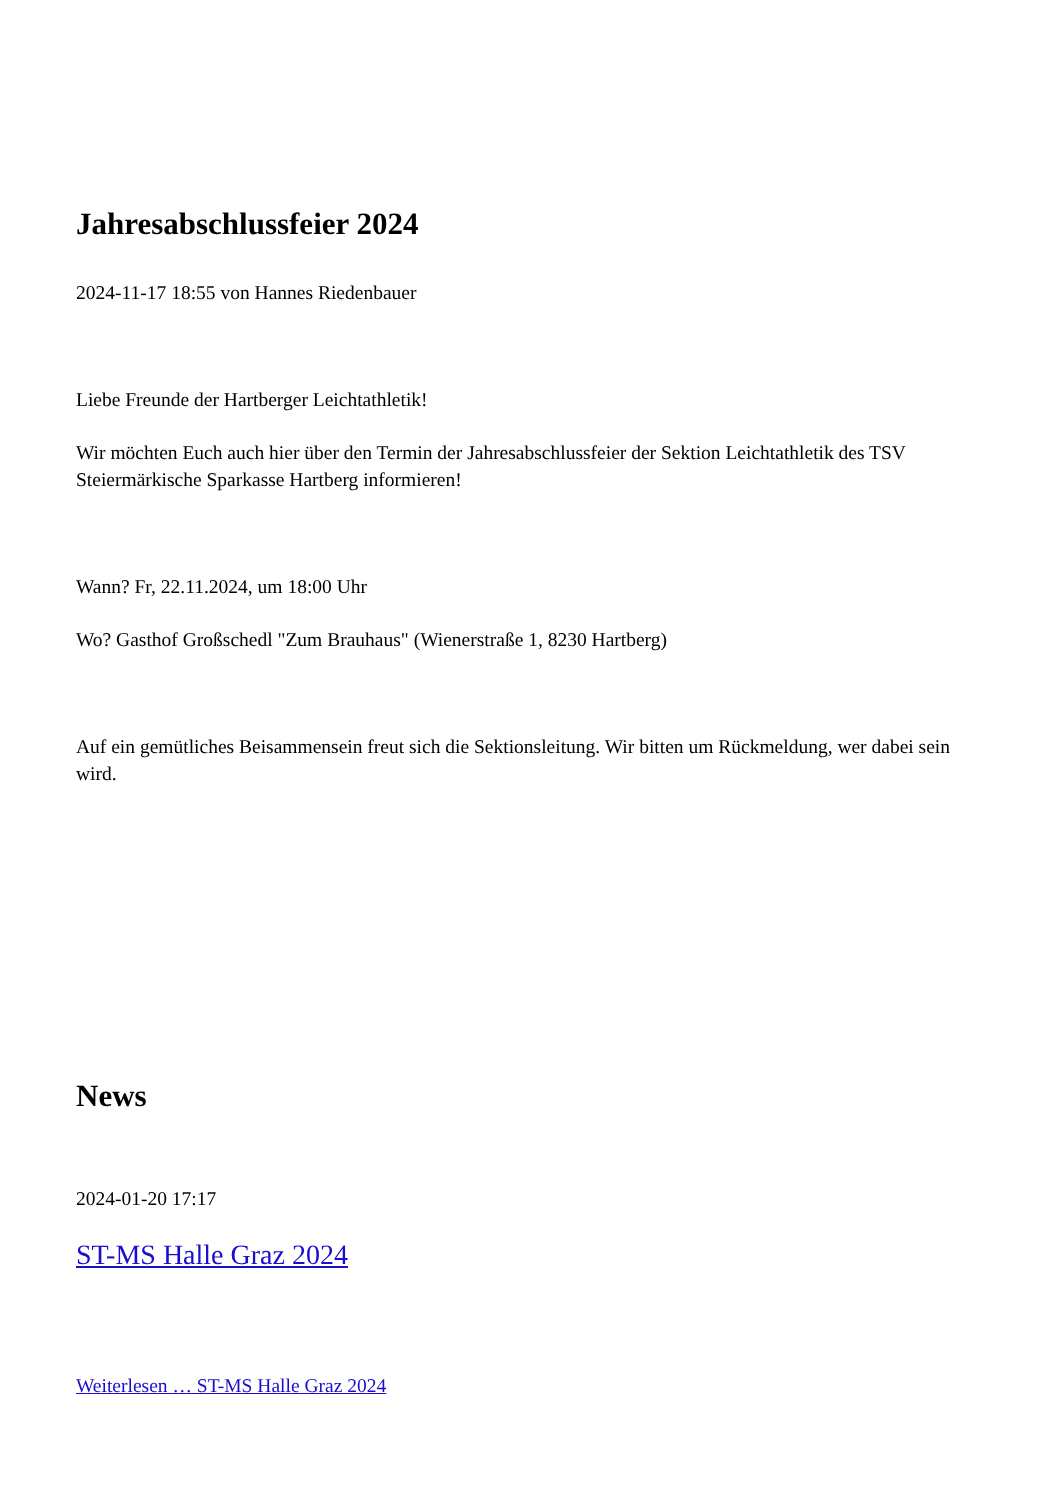Jahresabschlussfeier 2024
2024-11-17 18:55 von Hannes Riedenbauer
Liebe Freunde der Hartberger Leichtathletik!
Wir möchten Euch auch hier über den Termin der Jahresabschlussfeier der Sektion Leichtathletik des TSV Steiermärkische Sparkasse Hartberg informieren!
Wann? Fr, 22.11.2024, um 18:00 Uhr
Wo? Gasthof Großschedl "Zum Brauhaus" (Wienerstraße 1, 8230 Hartberg)
Auf ein gemütliches Beisammensein freut sich die Sektionsleitung. Wir bitten um Rückmeldung, wer dabei sein wird.
News
2024-01-20 17:17
ST-MS Halle Graz 2024
Weiterlesen … ST-MS Halle Graz 2024